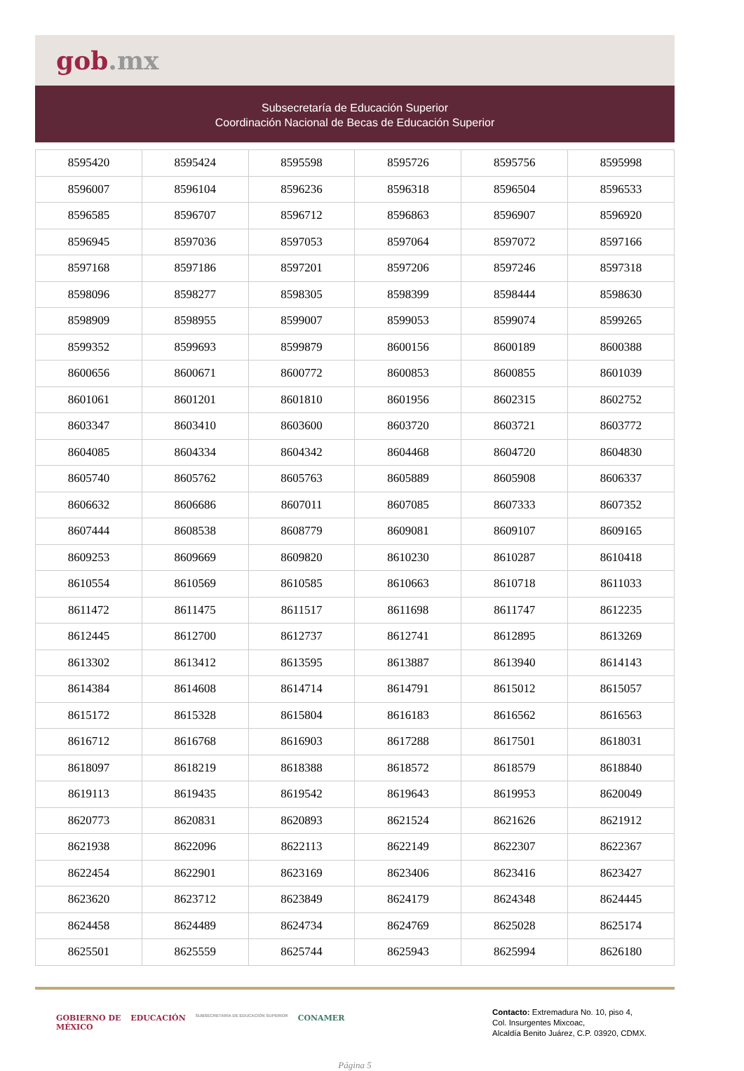gob.mx
Subsecretaría de Educación Superior
Coordinación Nacional de Becas de Educación Superior
| 8595420 | 8595424 | 8595598 | 8595726 | 8595756 | 8595998 |
| 8596007 | 8596104 | 8596236 | 8596318 | 8596504 | 8596533 |
| 8596585 | 8596707 | 8596712 | 8596863 | 8596907 | 8596920 |
| 8596945 | 8597036 | 8597053 | 8597064 | 8597072 | 8597166 |
| 8597168 | 8597186 | 8597201 | 8597206 | 8597246 | 8597318 |
| 8598096 | 8598277 | 8598305 | 8598399 | 8598444 | 8598630 |
| 8598909 | 8598955 | 8599007 | 8599053 | 8599074 | 8599265 |
| 8599352 | 8599693 | 8599879 | 8600156 | 8600189 | 8600388 |
| 8600656 | 8600671 | 8600772 | 8600853 | 8600855 | 8601039 |
| 8601061 | 8601201 | 8601810 | 8601956 | 8602315 | 8602752 |
| 8603347 | 8603410 | 8603600 | 8603720 | 8603721 | 8603772 |
| 8604085 | 8604334 | 8604342 | 8604468 | 8604720 | 8604830 |
| 8605740 | 8605762 | 8605763 | 8605889 | 8605908 | 8606337 |
| 8606632 | 8606686 | 8607011 | 8607085 | 8607333 | 8607352 |
| 8607444 | 8608538 | 8608779 | 8609081 | 8609107 | 8609165 |
| 8609253 | 8609669 | 8609820 | 8610230 | 8610287 | 8610418 |
| 8610554 | 8610569 | 8610585 | 8610663 | 8610718 | 8611033 |
| 8611472 | 8611475 | 8611517 | 8611698 | 8611747 | 8612235 |
| 8612445 | 8612700 | 8612737 | 8612741 | 8612895 | 8613269 |
| 8613302 | 8613412 | 8613595 | 8613887 | 8613940 | 8614143 |
| 8614384 | 8614608 | 8614714 | 8614791 | 8615012 | 8615057 |
| 8615172 | 8615328 | 8615804 | 8616183 | 8616562 | 8616563 |
| 8616712 | 8616768 | 8616903 | 8617288 | 8617501 | 8618031 |
| 8618097 | 8618219 | 8618388 | 8618572 | 8618579 | 8618840 |
| 8619113 | 8619435 | 8619542 | 8619643 | 8619953 | 8620049 |
| 8620773 | 8620831 | 8620893 | 8621524 | 8621626 | 8621912 |
| 8621938 | 8622096 | 8622113 | 8622149 | 8622307 | 8622367 |
| 8622454 | 8622901 | 8623169 | 8623406 | 8623416 | 8623427 |
| 8623620 | 8623712 | 8623849 | 8624179 | 8624348 | 8624445 |
| 8624458 | 8624489 | 8624734 | 8624769 | 8625028 | 8625174 |
| 8625501 | 8625559 | 8625744 | 8625943 | 8625994 | 8626180 |
GOBIERNO DE
MÉXICO EDUCACIÓN SUBSECRETARÍA DE EDUCACIÓN SUPERIOR CONAMER
Contacto: Extremadura No. 10, piso 4,
Col. Insurgentes Mixcoac,
Alcaldía Benito Juárez, C.P. 03920, CDMX.
Página 5